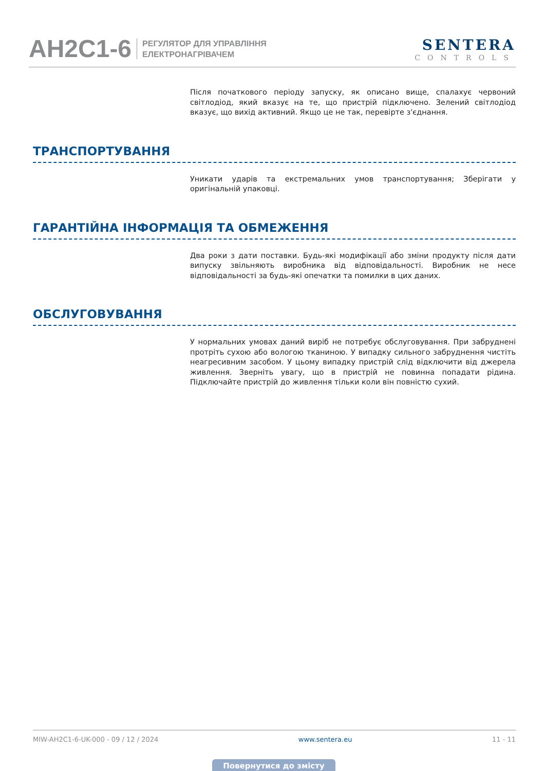AH2C1-6
РЕГУЛЯТОР ДЛЯ УПРАВЛІННЯ
ЕЛЕКТРОНАГРІВАЧЕМ
SENTERA
CONTROLS
Після початкового періоду запуску, як описано вище, спалахує червоний світлодіод, який вказує на те, що пристрій підключено. Зелений світлодіод вказує, що вихід активний. Якщо це не так, перевірте з'єднання.
ТРАНСПОРТУВАННЯ
Уникати ударів та екстремальних умов транспортування; Зберігати у оригінальній упаковці.
ГАРАНТІЙНА ІНФОРМАЦІЯ ТА ОБМЕЖЕННЯ
Два роки з дати поставки. Будь-які модифікації або зміни продукту після дати випуску звільняють виробника від відповідальності. Виробник не несе відповідальності за будь-які опечатки та помилки в цих даних.
ОБСЛУГОВУВАННЯ
У нормальних умовах даний виріб не потребує обслуговування. При забруднені протріть сухою або вологою тканиною. У випадку сильного забруднення чистіть неагресивним засобом. У цьому випадку пристрій слід відключити від джерела живлення. Зверніть увагу, що в пристрій не повинна попадати рідина. Підключайте пристрій до живлення тільки коли він повністю сухий.
MIW-AH2C1-6-UK-000 - 09 / 12 / 2024 www.sentera.eu 11 - 11
Повернутися до змісту